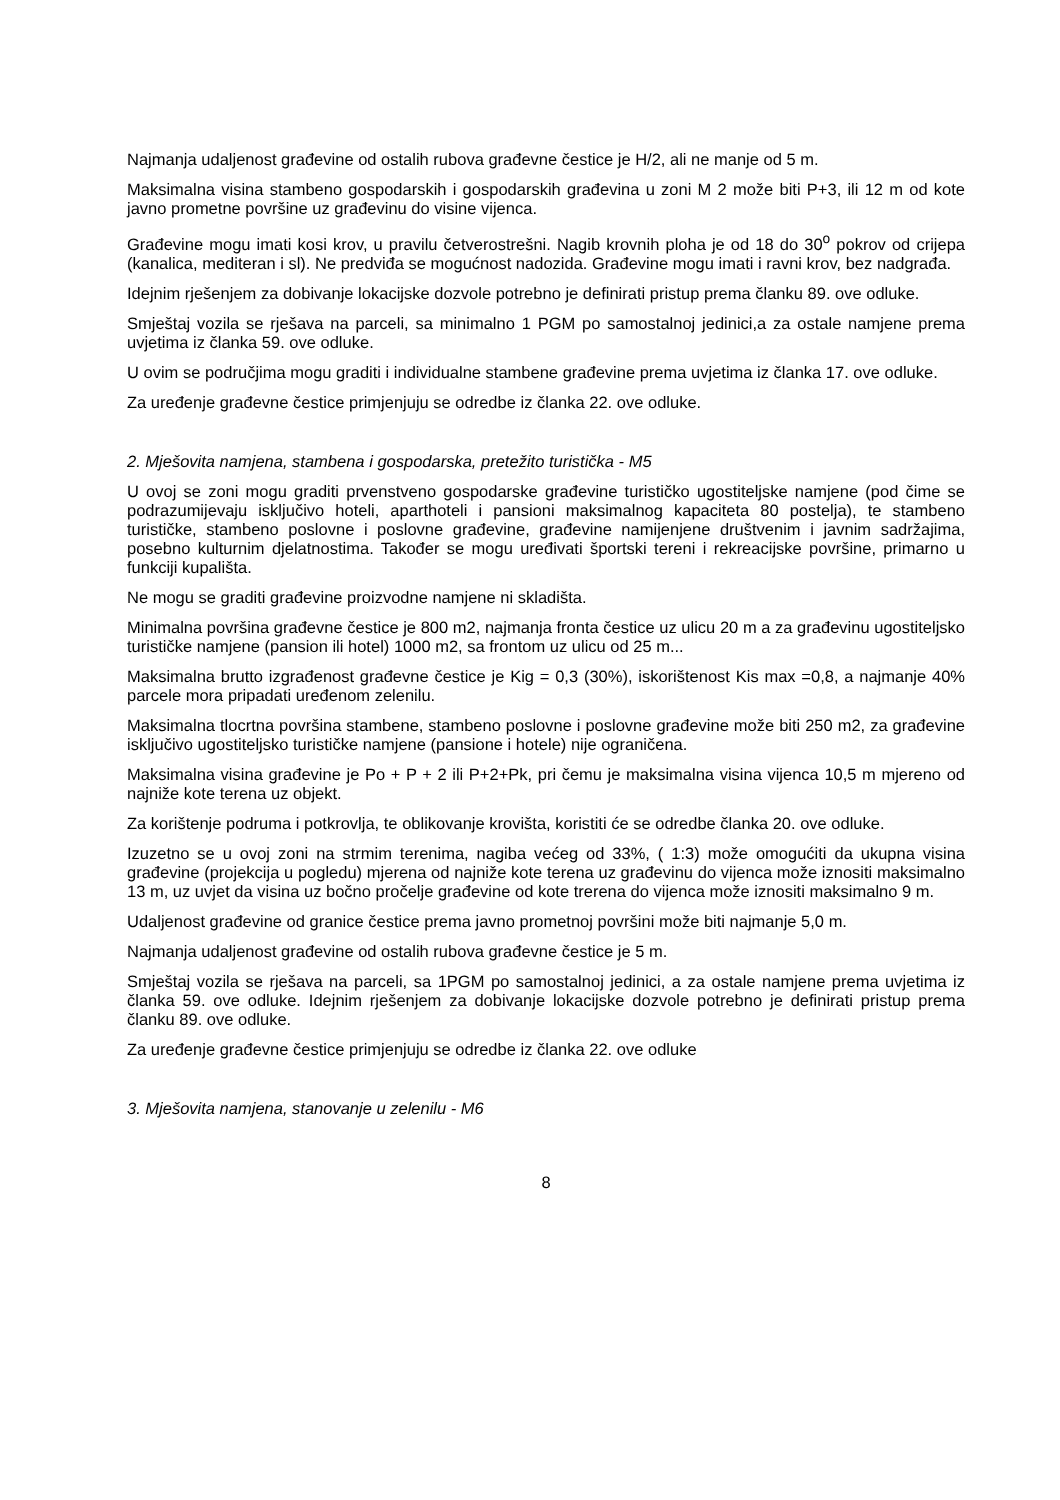Najmanja udaljenost građevine od ostalih rubova građevne čestice je H/2, ali ne manje od 5 m.
Maksimalna visina stambeno gospodarskih i gospodarskih građevina u zoni M 2 može biti P+3, ili 12 m od kote javno prometne površine uz građevinu do visine vijenca.
Građevine mogu imati kosi krov, u pravilu četverostrešni. Nagib krovnih ploha je od 18 do 30<sup>o</sup> pokrov od crijepa (kanalica, mediteran i sl). Ne predviđa se mogućnost nadozida. Građevine mogu imati i ravni krov, bez nadgrađa.
Idejnim rješenjem za dobivanje lokacijske dozvole potrebno je definirati pristup prema članku 89. ove odluke.
Smještaj vozila se rješava na parceli, sa minimalno 1 PGM po samostalnoj jedinici,a za ostale namjene prema uvjetima iz članka 59. ove odluke.
U ovim se područjima mogu graditi i individualne stambene građevine prema uvjetima iz članka 17. ove odluke.
Za uređenje građevne čestice primjenjuju se odredbe iz članka 22. ove odluke.
2. Mješovita namjena, stambena i gospodarska, pretežito turistička - M5
U ovoj se zoni mogu graditi prvenstveno gospodarske građevine turističko ugostiteljske namjene (pod čime se podrazumijevaju isključivo hoteli, aparthoteli i pansioni maksimalnog kapaciteta 80 postelja), te stambeno turističke, stambeno poslovne i poslovne građevine, građevine namijenjene društvenim i javnim sadržajima, posebno kulturnim djelatnostima. Također se mogu uređivati športski tereni i rekreacijske površine, primarno u funkciji kupališta.
Ne mogu se graditi građevine proizvodne namjene ni skladišta.
Minimalna površina građevne čestice je 800 m2, najmanja fronta čestice uz ulicu 20 m a za građevinu ugostiteljsko turističke namjene (pansion ili hotel) 1000 m2, sa frontom uz ulicu od 25 m...
Maksimalna brutto izgrađenost građevne čestice je Kig = 0,3 (30%), iskorištenost Kis max =0,8, a najmanje 40% parcele mora pripadati uređenom zelenilu.
Maksimalna tlocrtna površina stambene, stambeno poslovne i poslovne građevine može biti 250 m2, za građevine isključivo ugostiteljsko turističke namjene (pansione i hotele) nije ograničena.
Maksimalna visina građevine je Po + P + 2 ili P+2+Pk, pri čemu je maksimalna visina vijenca 10,5 m mjereno od najniže kote terena uz objekt.
Za korištenje podruma i potkrovlja, te oblikovanje krovišta, koristiti će se odredbe članka 20. ove odluke.
Izuzetno se u ovoj zoni na strmim terenima, nagiba većeg od 33%, ( 1:3) može omogućiti da ukupna visina građevine (projekcija u pogledu) mjerena od najniže kote terena uz građevinu do vijenca može iznositi maksimalno 13 m, uz uvjet da visina uz bočno pročelje građevine od kote trerena do vijenca može iznositi maksimalno 9 m.
Udaljenost građevine od granice čestice prema javno prometnoj površini može biti najmanje 5,0 m.
Najmanja udaljenost građevine od ostalih rubova građevne čestice je 5 m.
Smještaj vozila se rješava na parceli, sa 1PGM po samostalnoj jedinici, a za ostale namjene prema uvjetima iz članka 59. ove odluke. Idejnim rješenjem za dobivanje lokacijske dozvole potrebno je definirati pristup prema članku 89. ove odluke.
Za uređenje građevne čestice primjenjuju se odredbe iz članka 22. ove odluke
3. Mješovita namjena, stanovanje u zelenilu - M6
8